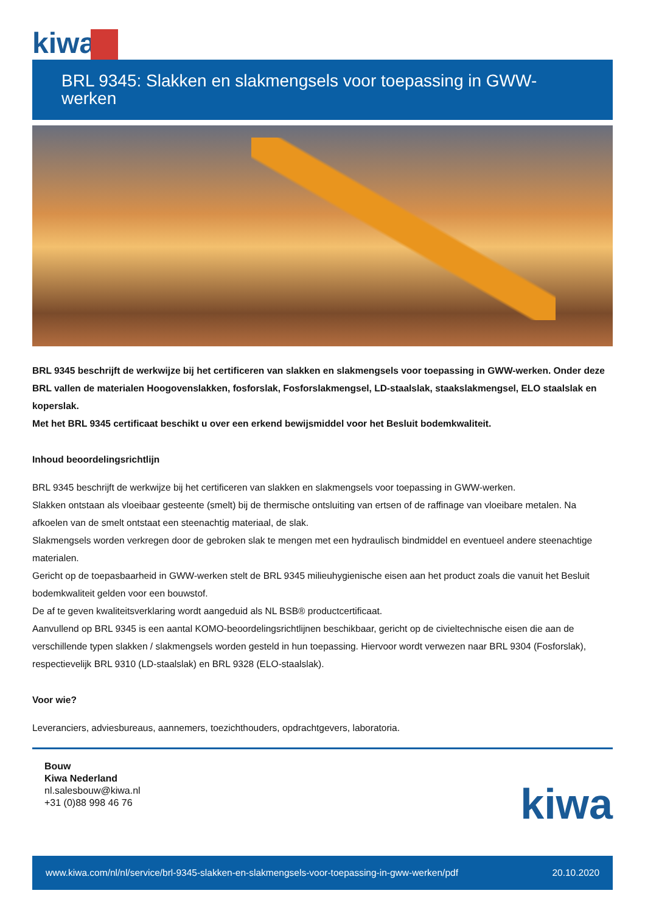kiwa
BRL 9345: Slakken en slakmengsels voor toepassing in GWW-werken
BRL 9345 beschrijft de werkwijze bij het certificeren van slakken en slakmengsels voor toepassing in GWW-werken. Onder deze BRL vallen de materialen Hoogovenslakken, fosforslak, Fosforslakmengsel, LD-staalslak, staakslakmengsel, ELO staalslak en koperslak.
Met het BRL 9345 certificaat beschikt u over een erkend bewijsmiddel voor het Besluit bodemkwaliteit.
Inhoud beoordelingsrichtlijn
BRL 9345 beschrijft de werkwijze bij het certificeren van slakken en slakmengsels voor toepassing in GWW-werken.
Slakken ontstaan als vloeibaar gesteente (smelt) bij de thermische ontsluiting van ertsen of de raffinage van vloeibare metalen. Na afkoelen van de smelt ontstaat een steenachtig materiaal, de slak.
Slakmengsels worden verkregen door de gebroken slak te mengen met een hydraulisch bindmiddel en eventueel andere steenachtige materialen.
Gericht op de toepasbaarheid in GWW-werken stelt de BRL 9345 milieuhygienische eisen aan het product zoals die vanuit het Besluit bodemkwaliteit gelden voor een bouwstof.
De af te geven kwaliteitsverklaring wordt aangeduid als NL BSB® productcertificaat.
Aanvullend op BRL 9345 is een aantal KOMO-beoordelingsrichtlijnen beschikbaar, gericht op de civieltechnische eisen die aan de verschillende typen slakken / slakmengsels worden gesteld in hun toepassing. Hiervoor wordt verwezen naar BRL 9304 (Fosforslak), respectievelijk BRL 9310 (LD-staalslak) en BRL 9328 (ELO-staalslak).
Voor wie?
Leveranciers, adviesbureaus, aannemers, toezichthouders, opdrachtgevers, laboratoria.
Bouw
Kiwa Nederland
nl.salesbouw@kiwa.nl
+31 (0)88 998 46 76
kiwa
www.kiwa.com/nl/nl/service/brl-9345-slakken-en-slakmengsels-voor-toepassing-in-gww-werken/pdf 20.10.2020